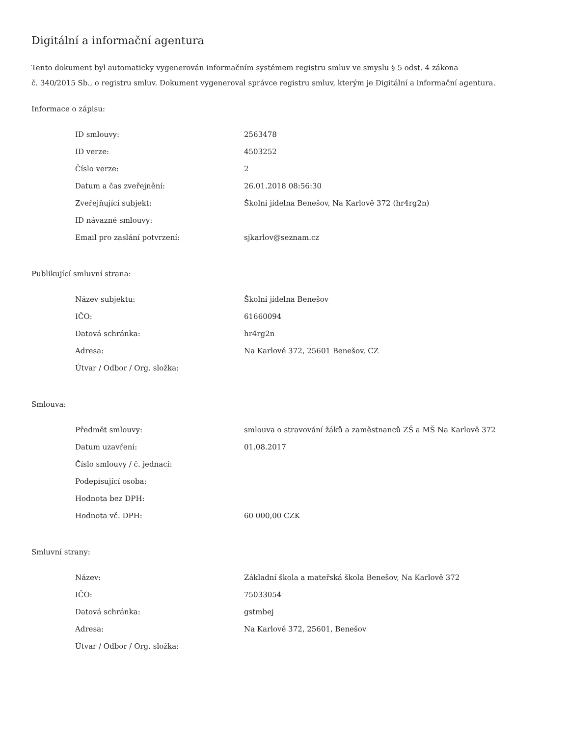Digitální a informační agentura
Tento dokument byl automaticky vygenerován informačním systémem registru smluv ve smyslu § 5 odst. 4 zákona
č. 340/2015 Sb., o registru smluv. Dokument vygeneroval správce registru smluv, kterým je Digitální a informační agentura.
Informace o zápisu:
| ID smlouvy: | 2563478 |
| ID verze: | 4503252 |
| Číslo verze: | 2 |
| Datum a čas zveřejnění: | 26.01.2018 08:56:30 |
| Zveřejňující subjekt: | Školní jídelna Benešov, Na Karlově 372 (hr4rg2n) |
| ID návazné smlouvy: | |
| Email pro zaslání potvrzení: | sjkarlov@seznam.cz |
Publikující smluvní strana:
| Název subjektu: | Školní jídelna Benešov |
| IČO: | 61660094 |
| Datová schránka: | hr4rg2n |
| Adresa: | Na Karlově 372, 25601 Benešov, CZ |
| Útvar / Odbor / Org. složka: | |
Smlouva:
| Předmět smlouvy: | smlouva o stravování žáků a zaměstnanců ZŠ a MŠ Na Karlově 372 |
| Datum uzavření: | 01.08.2017 |
| Číslo smlouvy / č. jednací: | |
| Podepisující osoba: | |
| Hodnota bez DPH: | |
| Hodnota vč. DPH: | 60 000,00 CZK |
Smluvní strany:
| Název: | Základní škola a mateřská škola Benešov, Na Karlově 372 |
| IČO: | 75033054 |
| Datová schránka: | gstmbej |
| Adresa: | Na Karlově 372, 25601, Benešov |
| Útvar / Odbor / Org. složka: | |